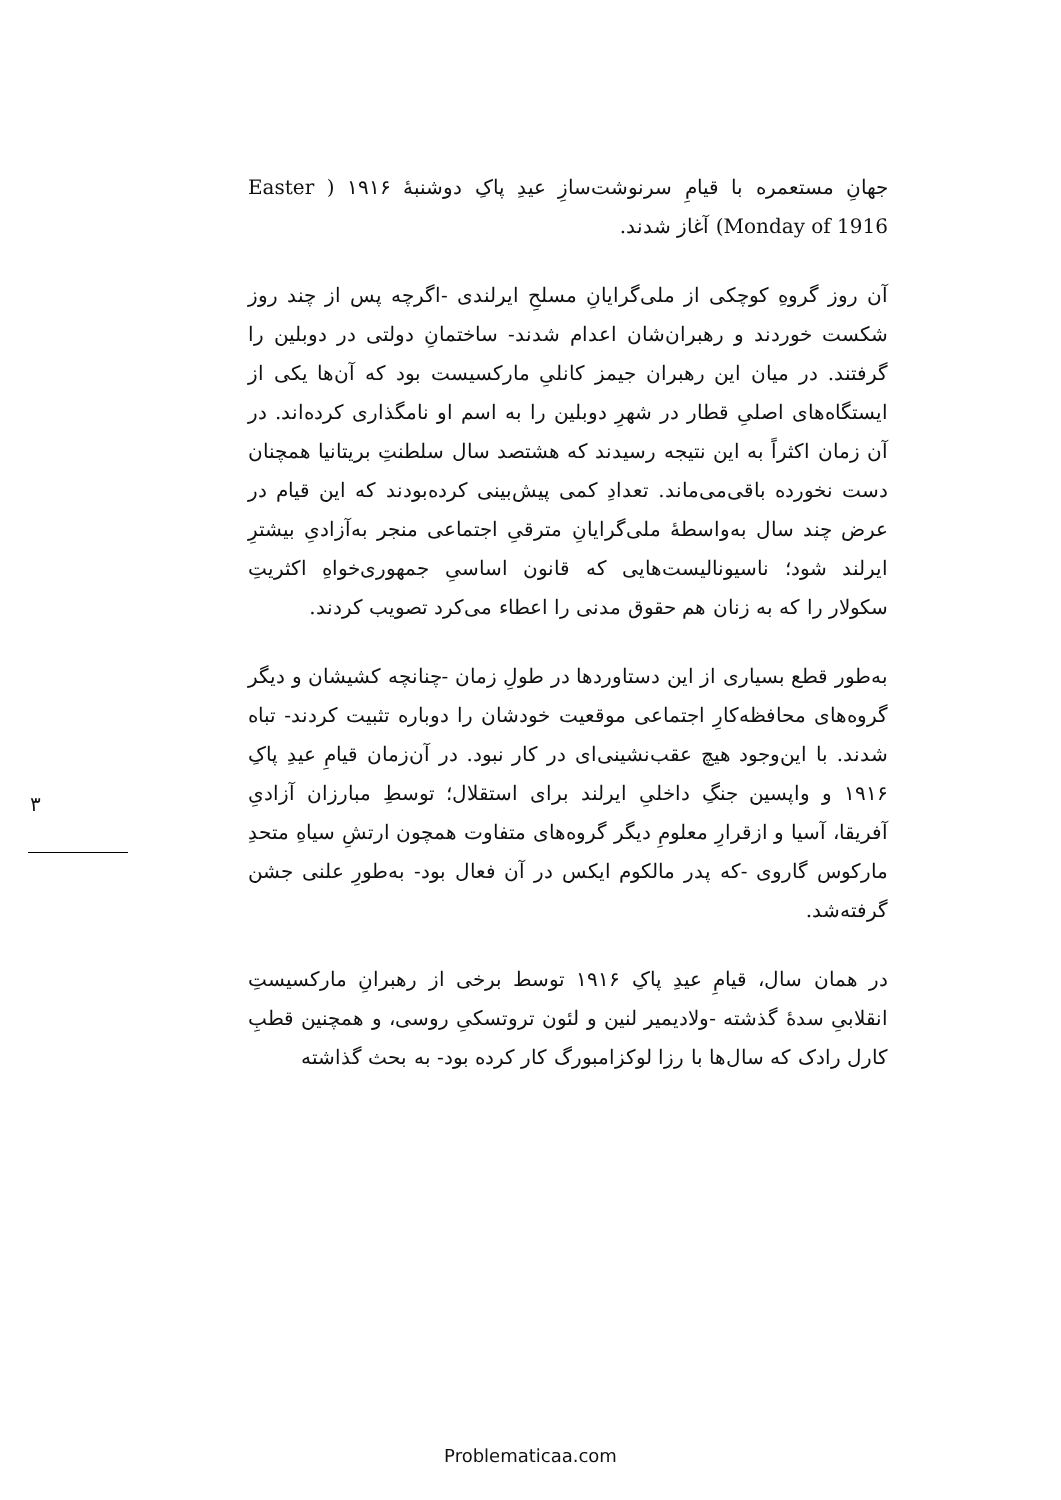جهانِ مستعمره با قیامِ سرنوشت‌سازِ عیدِ پاکِ دوشنبهٔ ۱۹۱۶ ( Easter Monday of 1916) آغاز شدند.
آن روز گروهِ کوچکی از ملی‌گرایانِ مسلحِ ایرلندی -اگرچه پس از چند روز شکست خوردند و رهبران‌شان اعدام شدند- ساختمانِ دولتی در دوبلین را گرفتند. در میان این رهبران جیمز کانلیِ مارکسیست بود که آن‌ها یکی از ایستگاه‌های اصلیِ قطار در شهرِ دوبلین را به اسم او نامگذاری کرده‌اند. در آن زمان اکثراً به این نتیجه رسیدند که هشتصد سال سلطنتِ بریتانیا همچنان دست نخورده باقی‌می‌ماند. تعدادِ کمی پیش‌بینی کرده‌بودند که این قیام در عرض چند سال به‌واسطهٔ ملی‌گرایانِ مترقیِ اجتماعی منجر به‌آزادیِ بیشترِ ایرلند شود؛ ناسیونالیست‌هایی که قانون اساسیِ جمهوری‌خواهِ اکثریتِ سکولار را که به زنان هم حقوق مدنی را اعطاء می‌کرد تصویب کردند.
به‌طور قطع بسیاری از این دستاوردها در طولِ زمان -چنانچه کشیشان و دیگر گروه‌های محافظه‌کارِ اجتماعی موقعیت خودشان را دوباره تثبیت کردند- تباه شدند. با این‌وجود هیچ عقب‌نشینی‌ای در کار نبود. در آن‌زمان قیامِ عیدِ پاکِ ۱۹۱۶ و واپسین جنگِ داخلیِ ایرلند برای استقلال؛ توسطِ مبارزان آزادیِ آفریقا، آسیا و ازقرارِ معلومِ دیگر گروه‌های متفاوت همچون ارتشِ سیاهِ متحدِ مارکوس گاروی -که پدر مالکوم ایکس در آن فعال بود- به‌طورِ علنی جشن گرفته‌شد.
در همان سال، قیامِ عیدِ پاکِ ۱۹۱۶ توسط برخی از رهبرانِ مارکسیستِ انقلابیِ سدهٔ گذشته -ولادیمیر لنین و لئون تروتسکیِ روسی، و همچنین قطبِ کارل رادک که سال‌ها با رزا لوکزامبورگ کار کرده بود- به بحث گذاشته
۳
Problematicaa.com